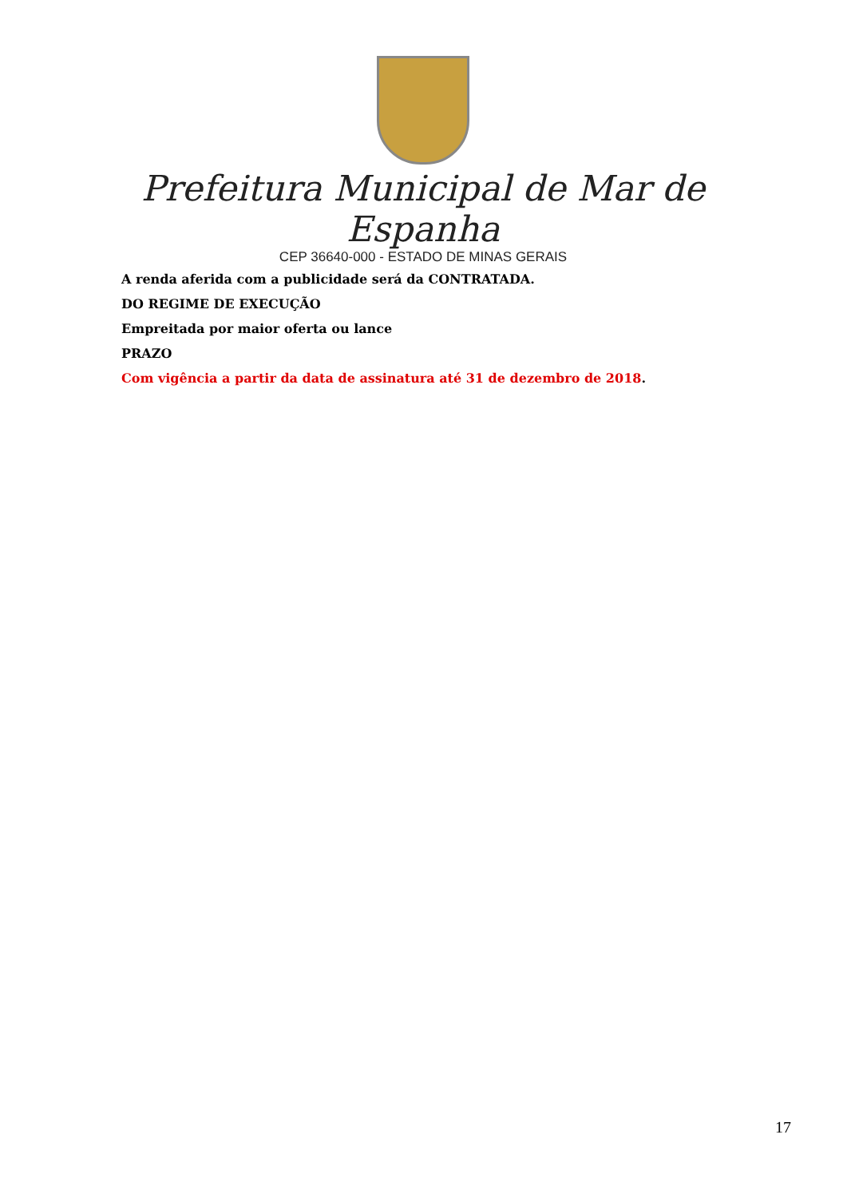Prefeitura Municipal de Mar de Espanha
CEP 36640-000 - ESTADO DE MINAS GERAIS
A renda aferida com a publicidade será da CONTRATADA.
DO REGIME DE EXECUÇÃO
Empreitada por maior oferta ou lance
PRAZO
Com vigência a partir da data de assinatura até 31 de dezembro de 2018.
17